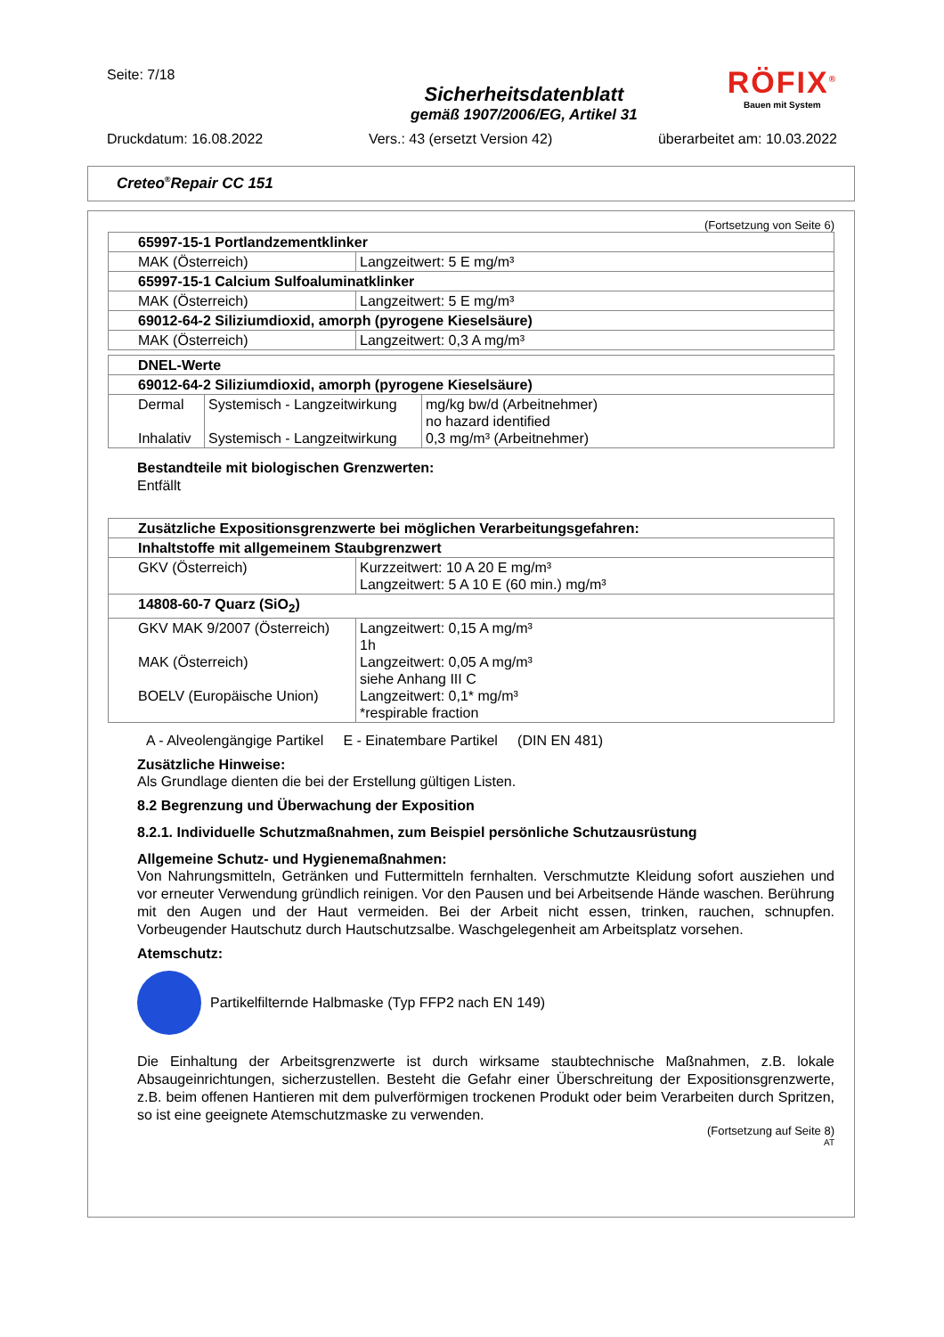Seite: 7/18
Sicherheitsdatenblatt
gemäß 1907/2006/EG, Artikel 31
RÖFIX<sup>®</sup>
Bauen mit System
Druckdatum: 16.08.2022 Vers.: 43 (ersetzt Version 42) überarbeitet am: 10.03.2022
Creteo<sup>®</sup>Repair CC 151
(Fortsetzung von Seite 6)
| 65997-15-1 Portlandzementklinker | |
| MAK (Österreich) | Langzeitwert: 5 E mg/m³ |
| 65997-15-1 Calcium Sulfoaluminatklinker | |
| MAK (Österreich) | Langzeitwert: 5 E mg/m³ |
| 69012-64-2 Siliziumdioxid, amorph (pyrogene Kieselsäure) | |
| MAK (Österreich) | Langzeitwert: 0,3 A mg/m³ |
| DNEL-Werte | | |
| 69012-64-2 Siliziumdioxid, amorph (pyrogene Kieselsäure) | | |
| Dermal Inhalativ | Systemisch - Langzeitwirkung Systemisch - Langzeitwirkung | mg/kg bw/d (Arbeitnehmer) no hazard identified 0,3 mg/m³ (Arbeitnehmer) |
Bestandteile mit biologischen Grenzwerten:
Entfällt
| Zusätzliche Expositionsgrenzwerte bei möglichen Verarbeitungsgefahren: | |
| Inhaltstoffe mit allgemeinem Staubgrenzwert | |
| GKV (Österreich) | Kurzzeitwert: 10 A 20 E mg/m³ Langzeitwert: 5 A 10 E (60 min.) mg/m³ |
| 14808-60-7 Quarz (SiO<sub>2</sub>) | |
| GKV MAK 9/2007 (Österreich) MAK (Österreich) BOELV (Europäische Union) | Langzeitwert: 0,15 A mg/m³ 1h Langzeitwert: 0,05 A mg/m³ siehe Anhang III C Langzeitwert: 0,1* mg/m³ *respirable fraction |
A - Alveolengängige Partikel E - Einatembare Partikel (DIN EN 481)
Zusätzliche Hinweise:
Als Grundlage dienten die bei der Erstellung gültigen Listen.
8.2 Begrenzung und Überwachung der Exposition
8.2.1. Individuelle Schutzmaßnahmen, zum Beispiel persönliche Schutzausrüstung
Allgemeine Schutz- und Hygienemaßnahmen:
Von Nahrungsmitteln, Getränken und Futtermitteln fernhalten. Verschmutzte Kleidung sofort ausziehen und vor erneuter Verwendung gründlich reinigen. Vor den Pausen und bei Arbeitsende Hände waschen. Berührung mit den Augen und der Haut vermeiden. Bei der Arbeit nicht essen, trinken, rauchen, schnupfen. Vorbeugender Hautschutz durch Hautschutzsalbe. Waschgelegenheit am Arbeitsplatz vorsehen.
Atemschutz:
Partikelfilternde Halbmaske (Typ FFP2 nach EN 149)
Die Einhaltung der Arbeitsgrenzwerte ist durch wirksame staubtechnische Maßnahmen, z.B. lokale Absaugeinrichtungen, sicherzustellen. Besteht die Gefahr einer Überschreitung der Expositionsgrenzwerte, z.B. beim offenen Hantieren mit dem pulverförmigen trockenen Produkt oder beim Verarbeiten durch Spritzen, so ist eine geeignete Atemschutzmaske zu verwenden.
(Fortsetzung auf Seite 8)
AT